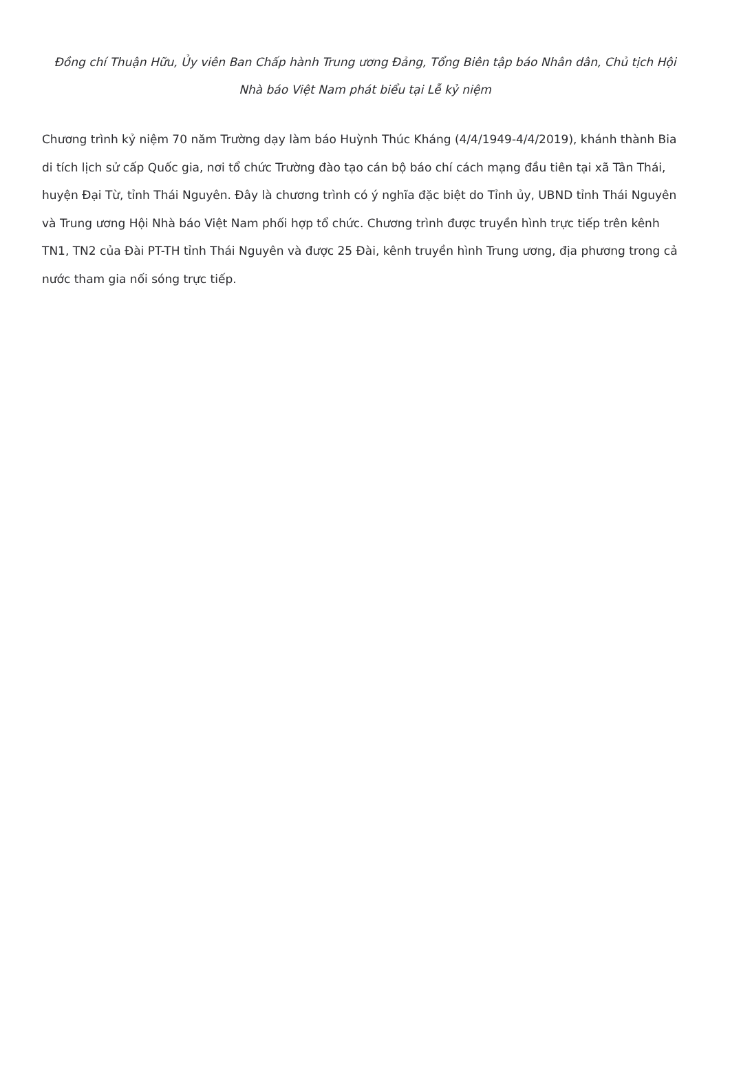Đồng chí Thuận Hữu, Ủy viên Ban Chấp hành Trung ương Đảng, Tổng Biên tập báo Nhân dân, Chủ tịch Hội Nhà báo Việt Nam phát biểu tại Lễ kỷ niệm
Chương trình kỷ niệm 70 năm Trường dạy làm báo Huỳnh Thúc Kháng (4/4/1949-4/4/2019), khánh thành Bia di tích lịch sử cấp Quốc gia, nơi tổ chức Trường đào tạo cán bộ báo chí cách mạng đầu tiên tại xã Tân Thái, huyện Đại Từ, tỉnh Thái Nguyên. Đây là chương trình có ý nghĩa đặc biệt do Tỉnh ủy, UBND tỉnh Thái Nguyên và Trung ương Hội Nhà báo Việt Nam phối hợp tổ chức. Chương trình được truyền hình trực tiếp trên kênh TN1, TN2 của Đài PT-TH tỉnh Thái Nguyên và được 25 Đài, kênh truyền hình Trung ương, địa phương trong cả nước tham gia nối sóng trực tiếp.